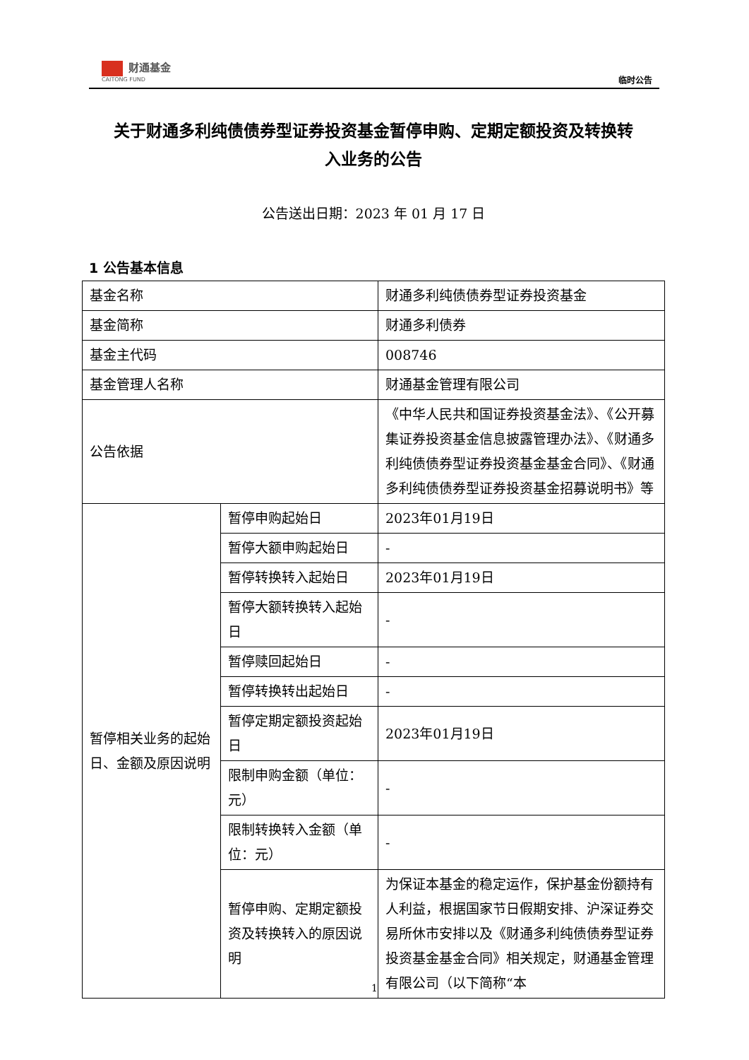财通基金
CAITONG FUND
临时公告
关于财通多利纯债债券型证券投资基金暂停申购、定期定额投资及转换转
入业务的公告
公告送出日期：2023 年 01 月 17 日
1 公告基本信息
| 基金名称 | | 财通多利纯债债券型证券投资基金 |
| 基金简称 | | 财通多利债券 |
| 基金主代码 | | 008746 |
| 基金管理人名称 | | 财通基金管理有限公司 |
| 公告依据 | | 《中华人民共和国证券投资基金法》、《公开募集证券投资基金信息披露管理办法》、《财通多利纯债债券型证券投资基金基金合同》、《财通多利纯债债券型证券投资基金招募说明书》等 |
| 暂停相关业务的起始日、金额及原因说明 | 暂停申购起始日 | 2023年01月19日 |
| | 暂停大额申购起始日 | - |
| | 暂停转换转入起始日 | 2023年01月19日 |
| | 暂停大额转换转入起始日 | - |
| | 暂停赎回起始日 | - |
| | 暂停转换转出起始日 | - |
| | 暂停定期定额投资起始日 | 2023年01月19日 |
| | 限制申购金额（单位：元） | - |
| | 限制转换转入金额（单位：元） | - |
| | 暂停申购、定期定额投资及转换转入的原因说明 | 为保证本基金的稳定运作，保护基金份额持有人利益，根据国家节日假期安排、沪深证券交易所休市安排以及《财通多利纯债债券型证券投资基金基金合同》相关规定，财通基金管理有限公司（以下简称“本 |
1